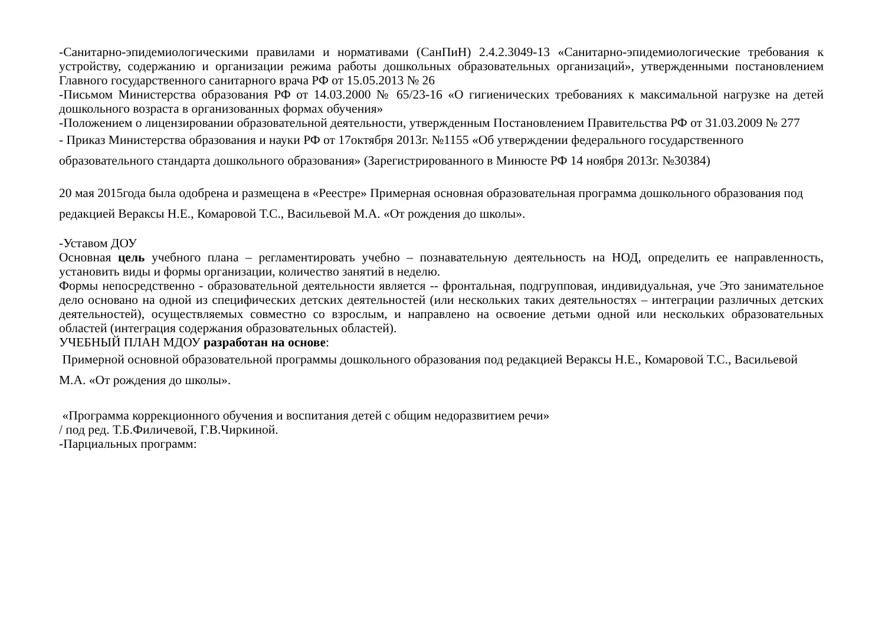-Санитарно-эпидемиологическими правилами и нормативами (СанПиН) 2.4.2.3049-13 «Санитарно-эпидемиологические требования к устройству, содержанию и организации режима работы дошкольных образовательных организаций», утвержденными постановлением Главного государственного санитарного врача РФ от 15.05.2013 № 26
-Письмом Министерства образования РФ от 14.03.2000 № 65/23-16 «О гигиенических требованиях к максимальной нагрузке на детей дошкольного возраста в организованных формах обучения»
-Положением о лицензировании образовательной деятельности, утвержденным Постановлением Правительства РФ от 31.03.2009 № 277
- Приказ Министерства образования и науки РФ от 17октября 2013г. №1155 «Об утверждении федерального государственного образовательного стандарта дошкольного образования» (Зарегистрированного в Минюсте РФ 14 ноября 2013г. №30384)
20 мая 2015года была одобрена и размещена в «Реестре» Примерная основная образовательная программа дошкольного образования под редакцией Вераксы Н.Е., Комаровой Т.С., Васильевой М.А. «От рождения до школы».
-Уставом ДОУ
Основная цель учебного плана – регламентировать учебно – познавательную деятельность на НОД, определить ее направленность, установить виды и формы организации, количество занятий в неделю.
Формы непосредственно - образовательной деятельности является -- фронтальная, подгрупповая, индивидуальная, уче Это занимательное дело основано на одной из специфических детских деятельностей (или нескольких таких деятельностях – интеграции различных детских деятельностей), осуществляемых совместно со взрослым, и направлено на освоение детьми одной или нескольких образовательных областей (интеграция содержания образовательных областей).
УЧЕБНЫЙ ПЛАН МДОУ разработан на основе:
Примерной основной образовательной программы дошкольного образования под редакцией Вераксы Н.Е., Комаровой Т.С., Васильевой М.А. «От рождения до школы».
«Программа коррекционного обучения и воспитания детей с общим недоразвитием речи»
/ под ред. Т.Б.Филичевой, Г.В.Чиркиной.
-Парциальных программ: